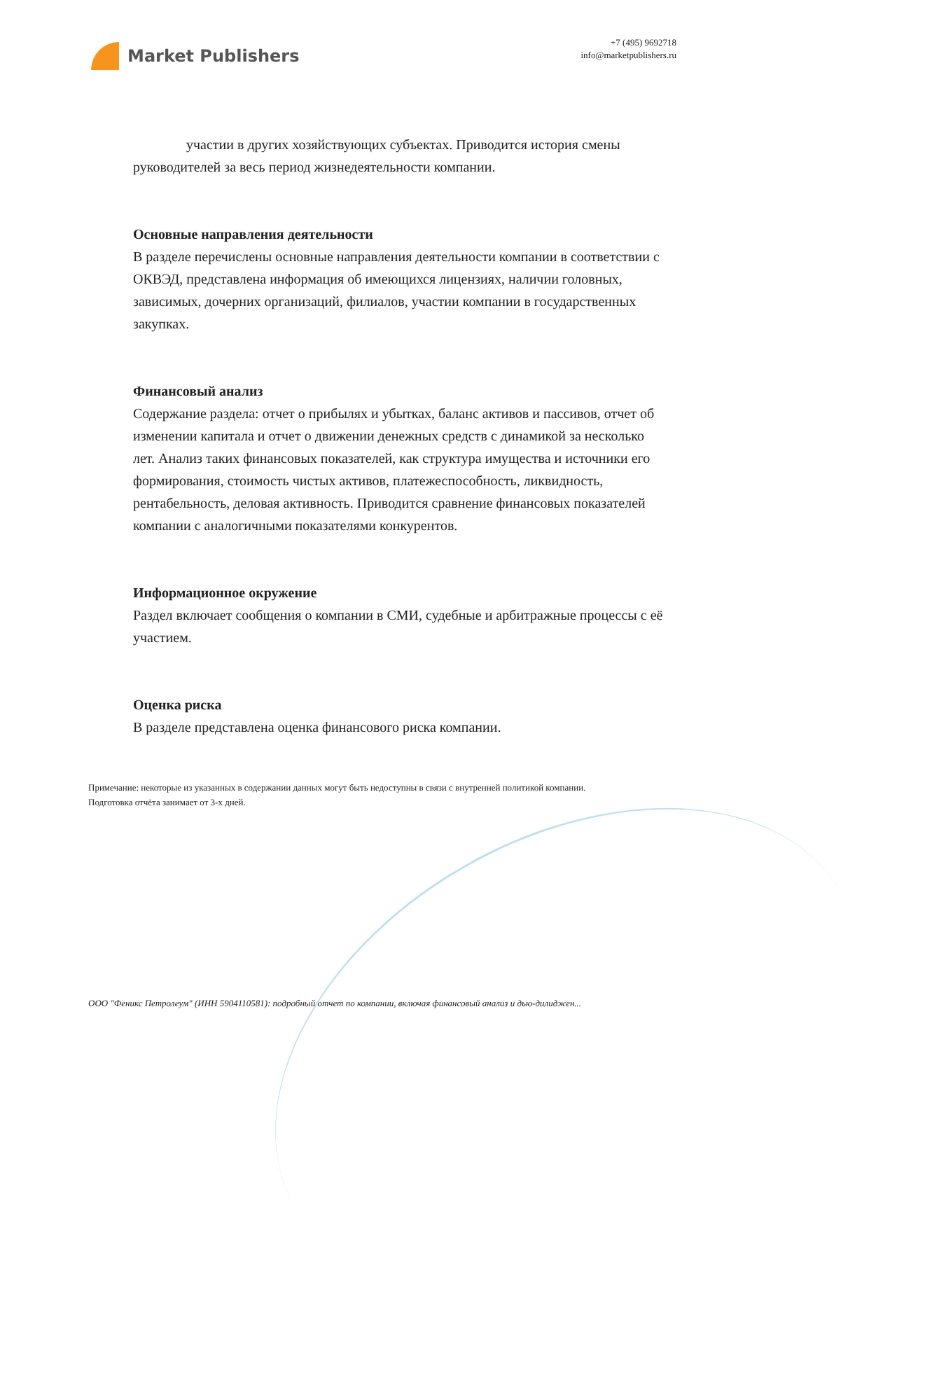Market Publishers
+7 (495) 9692718
info@marketpublishers.ru
участии в других хозяйствующих субъектах. Приводится история смены руководителей за весь период жизнедеятельности компании.
Основные направления деятельности
В разделе перечислены основные направления деятельности компании в соответствии с ОКВЭД, представлена информация об имеющихся лицензиях, наличии головных, зависимых, дочерних организаций, филиалов, участии компании в государственных закупках.
Финансовый анализ
Содержание раздела: отчет о прибылях и убытках, баланс активов и пассивов, отчет об изменении капитала и отчет о движении денежных средств с динамикой за несколько лет. Анализ таких финансовых показателей, как структура имущества и источники его формирования, стоимость чистых активов, платежеспособность, ликвидность, рентабельность, деловая активность. Приводится сравнение финансовых показателей компании с аналогичными показателями конкурентов.
Информационное окружение
Раздел включает сообщения о компании в СМИ, судебные и арбитражные процессы с её участием.
Оценка риска
В разделе представлена оценка финансового риска компании.
Примечание: некоторые из указанных в содержании данных могут быть недоступны в связи с внутренней политикой компании.
Подготовка отчёта занимает от 3-х дней.
ООО "Феникс Петролеум" (ИНН 5904110581): подробный отчет по компании, включая финансовый анализ и дью-дилиджен...